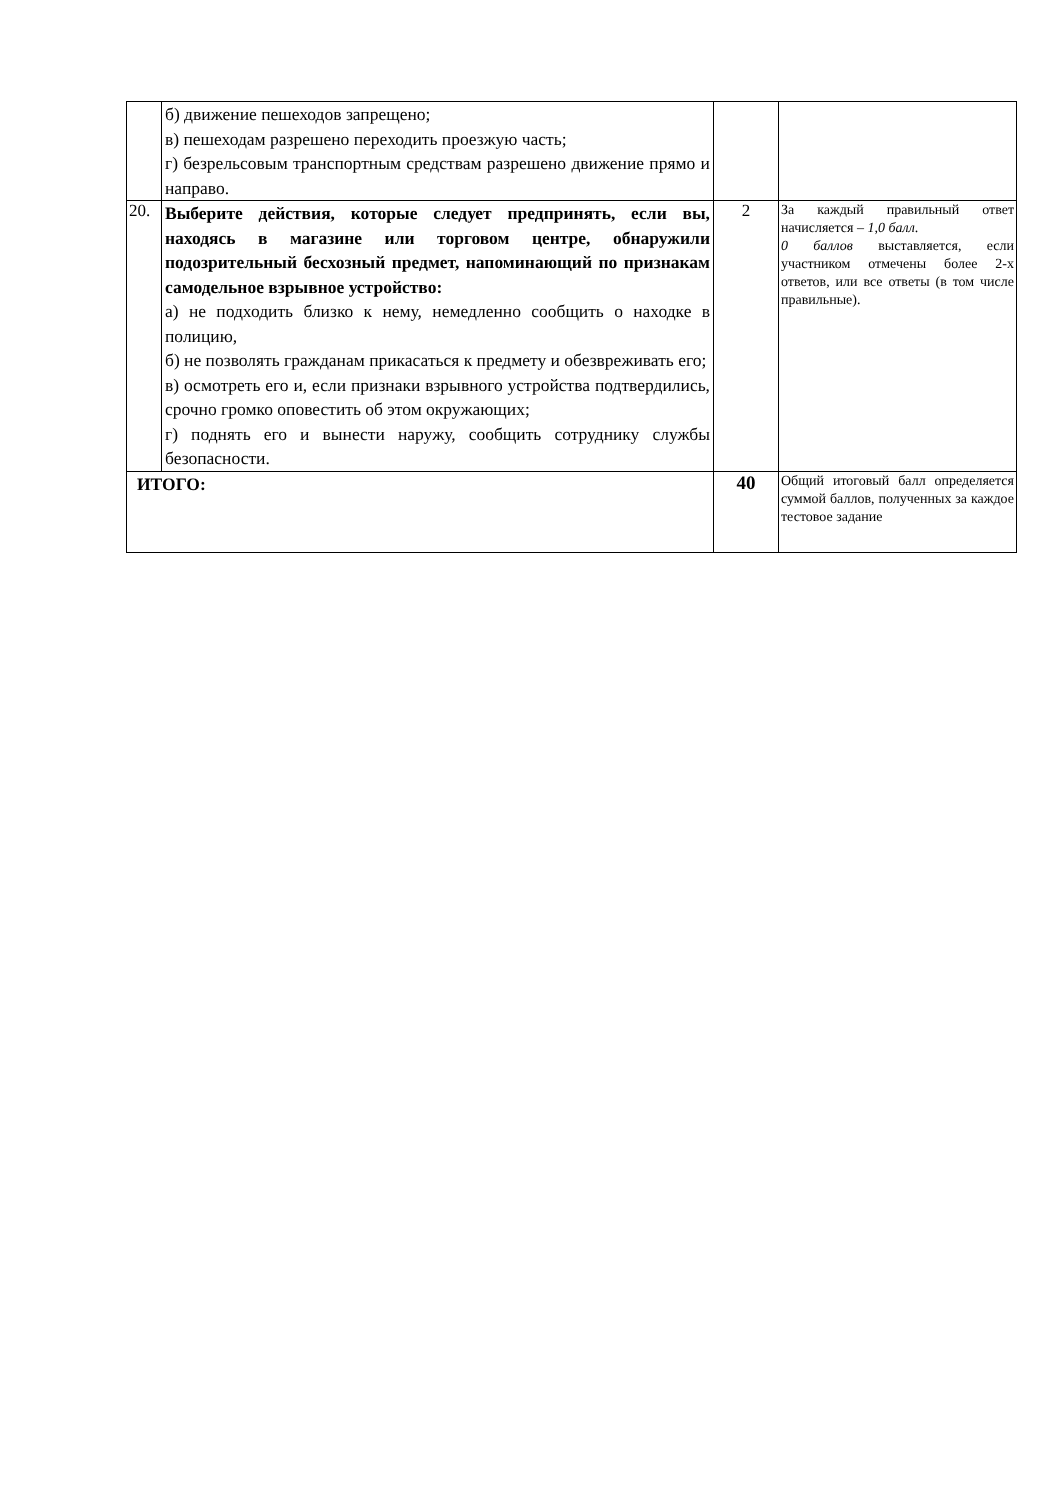| | б) движение пешеходов запрещено; в) пешеходам разрешено переходить проезжую часть; г) безрельсовым транспортным средствам разрешено движение прямо и направо. | | |
| 20. | Выберите действия, которые следует предпринять, если вы, находясь в магазине или торговом центре, обнаружили подозрительный бесхозный предмет, напоминающий по признакам самодельное взрывное устройство: а) не подходить близко к нему, немедленно сообщить о находке в полицию, б) не позволять гражданам прикасаться к предмету и обезвреживать его; в) осмотреть его и, если признаки взрывного устройства подтвердились, срочно громко оповестить об этом окружающих; г) поднять его и вынести наружу, сообщить сотруднику службы безопасности. | 2 | За каждый правильный ответ начисляется – 1,0 балл . 0 баллов выставляется, если участником отмечены более 2-х ответов, или все ответы (в том числе правильные). |
| ИТОГО: | | 40 | Общий итоговый балл определяется суммой баллов, полученных за каждое тестовое задание |